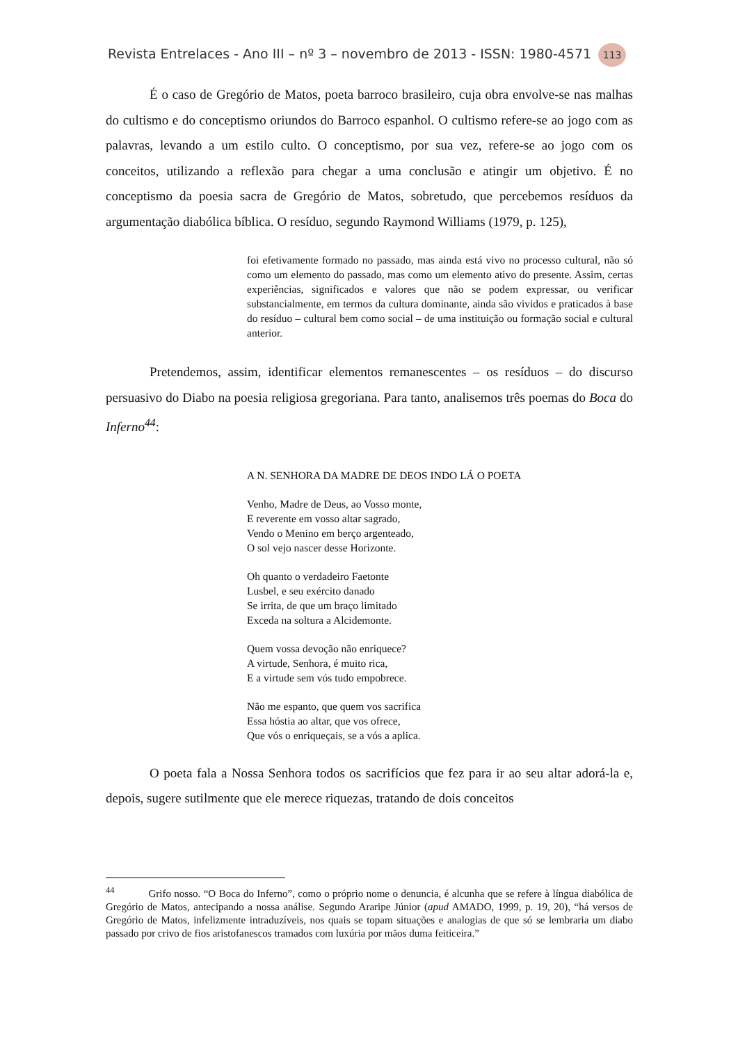Revista Entrelaces - Ano III – nº 3 – novembro de 2013 - ISSN: 1980-4571 113
É o caso de Gregório de Matos, poeta barroco brasileiro, cuja obra envolve-se nas malhas do cultismo e do conceptismo oriundos do Barroco espanhol. O cultismo refere-se ao jogo com as palavras, levando a um estilo culto. O conceptismo, por sua vez, refere-se ao jogo com os conceitos, utilizando a reflexão para chegar a uma conclusão e atingir um objetivo. É no conceptismo da poesia sacra de Gregório de Matos, sobretudo, que percebemos resíduos da argumentação diabólica bíblica. O resíduo, segundo Raymond Williams (1979, p. 125),
foi efetivamente formado no passado, mas ainda está vivo no processo cultural, não só como um elemento do passado, mas como um elemento ativo do presente. Assim, certas experiências, significados e valores que não se podem expressar, ou verificar substancialmente, em termos da cultura dominante, ainda são vividos e praticados à base do resíduo – cultural bem como social – de uma instituição ou formação social e cultural anterior.
Pretendemos, assim, identificar elementos remanescentes – os resíduos – do discurso persuasivo do Diabo na poesia religiosa gregoriana. Para tanto, analisemos três poemas do Boca do Inferno<sup>44</sup>:
A N. SENHORA DA MADRE DE DEOS INDO LÁ O POETA
Venho, Madre de Deus, ao Vosso monte,
E reverente em vosso altar sagrado,
Vendo o Menino em berço argenteado,
O sol vejo nascer desse Horizonte.
Oh quanto o verdadeiro Faetonte
Lusbel, e seu exército danado
Se irrita, de que um braço limitado
Exceda na soltura a Alcidemonte.
Quem vossa devoção não enriquece?
A virtude, Senhora, é muito rica,
E a virtude sem vós tudo empobrece.
Não me espanto, que quem vos sacrifica
Essa hóstia ao altar, que vos ofrece,
Que vós o enriqueçais, se a vós a aplica.
O poeta fala a Nossa Senhora todos os sacrifícios que fez para ir ao seu altar adorá-la e, depois, sugere sutilmente que ele merece riquezas, tratando de dois conceitos
<sup>44</sup> Grifo nosso. “O Boca do Inferno”, como o próprio nome o denuncia, é alcunha que se refere à língua diabólica de Gregório de Matos, antecipando a nossa análise. Segundo Araripe Júnior (apud AMADO, 1999, p. 19, 20), “há versos de Gregório de Matos, infelizmente intraduzíveis, nos quais se topam situações e analogias de que só se lembraria um diabo passado por crivo de fios aristofanescos tramados com luxúria por mãos duma feiticeira.”